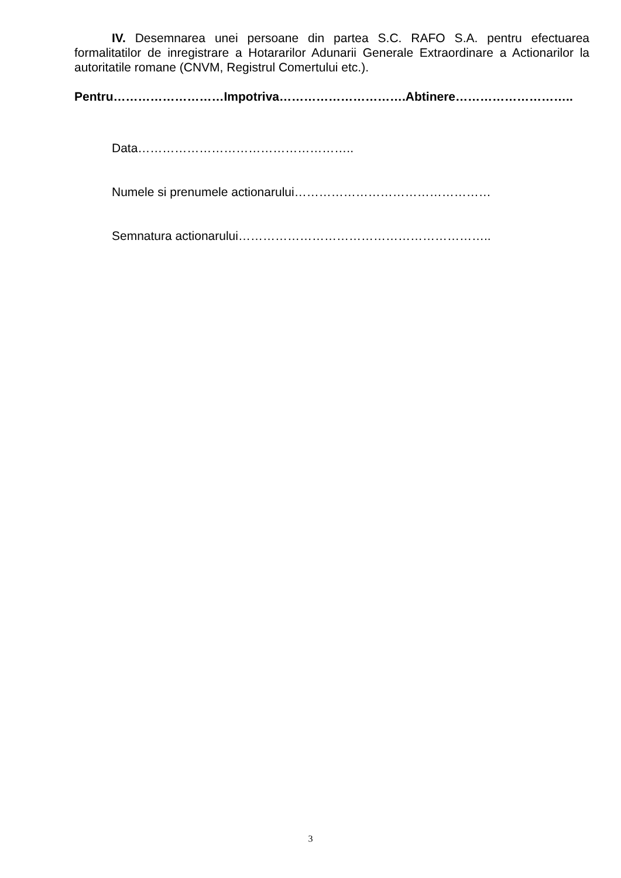IV. Desemnarea unei persoane din partea S.C. RAFO S.A. pentru efectuarea formalitatilor de inregistrare a Hotararilor Adunarii Generale Extraordinare a Actionarilor la autoritatile romane (CNVM, Registrul Comertului etc.).
Pentru………………………Impotriva………………………….Abtinere………………………..
Data……………………………………………..
Numele si prenumele actionarului…………………………………………
Semnatura actionarului……………………………………………………..
3